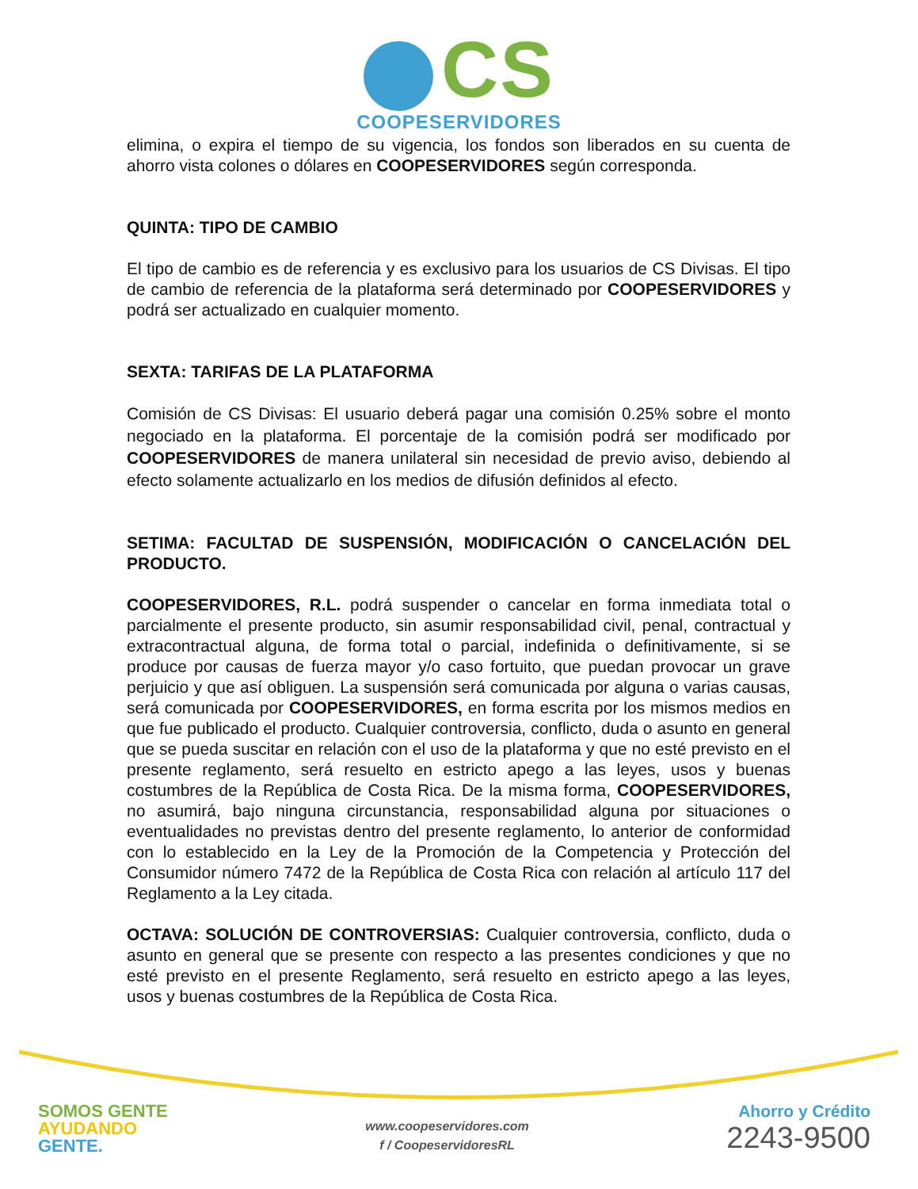CS
COOPESERVIDORES
elimina, o expira el tiempo de su vigencia, los fondos son liberados en su cuenta de ahorro vista colones o dólares en COOPESERVIDORES según corresponda.
QUINTA: TIPO DE CAMBIO
El tipo de cambio es de referencia y es exclusivo para los usuarios de CS Divisas. El tipo de cambio de referencia de la plataforma será determinado por COOPESERVIDORES y podrá ser actualizado en cualquier momento.
SEXTA: TARIFAS DE LA PLATAFORMA
Comisión de CS Divisas: El usuario deberá pagar una comisión 0.25% sobre el monto negociado en la plataforma. El porcentaje de la comisión podrá ser modificado por COOPESERVIDORES de manera unilateral sin necesidad de previo aviso, debiendo al efecto solamente actualizarlo en los medios de difusión definidos al efecto.
SETIMA: FACULTAD DE SUSPENSIÓN, MODIFICACIÓN O CANCELACIÓN DEL PRODUCTO.
COOPESERVIDORES, R.L. podrá suspender o cancelar en forma inmediata total o parcialmente el presente producto, sin asumir responsabilidad civil, penal, contractual y extracontractual alguna, de forma total o parcial, indefinida o definitivamente, si se produce por causas de fuerza mayor y/o caso fortuito, que puedan provocar un grave perjuicio y que así obliguen. La suspensión será comunicada por alguna o varias causas, será comunicada por COOPESERVIDORES, en forma escrita por los mismos medios en que fue publicado el producto. Cualquier controversia, conflicto, duda o asunto en general que se pueda suscitar en relación con el uso de la plataforma y que no esté previsto en el presente reglamento, será resuelto en estricto apego a las leyes, usos y buenas costumbres de la República de Costa Rica. De la misma forma, COOPESERVIDORES, no asumirá, bajo ninguna circunstancia, responsabilidad alguna por situaciones o eventualidades no previstas dentro del presente reglamento, lo anterior de conformidad con lo establecido en la Ley de la Promoción de la Competencia y Protección del Consumidor número 7472 de la República de Costa Rica con relación al artículo 117 del Reglamento a la Ley citada.
OCTAVA: SOLUCIÓN DE CONTROVERSIAS: Cualquier controversia, conflicto, duda o asunto en general que se presente con respecto a las presentes condiciones y que no esté previsto en el presente Reglamento, será resuelto en estricto apego a las leyes, usos y buenas costumbres de la República de Costa Rica.
SOMOS GENTE
AYUDANDO
GENTE.
www.coopeservidores.com
f / CoopeservidoresRL
Ahorro y Crédito
2243-9500